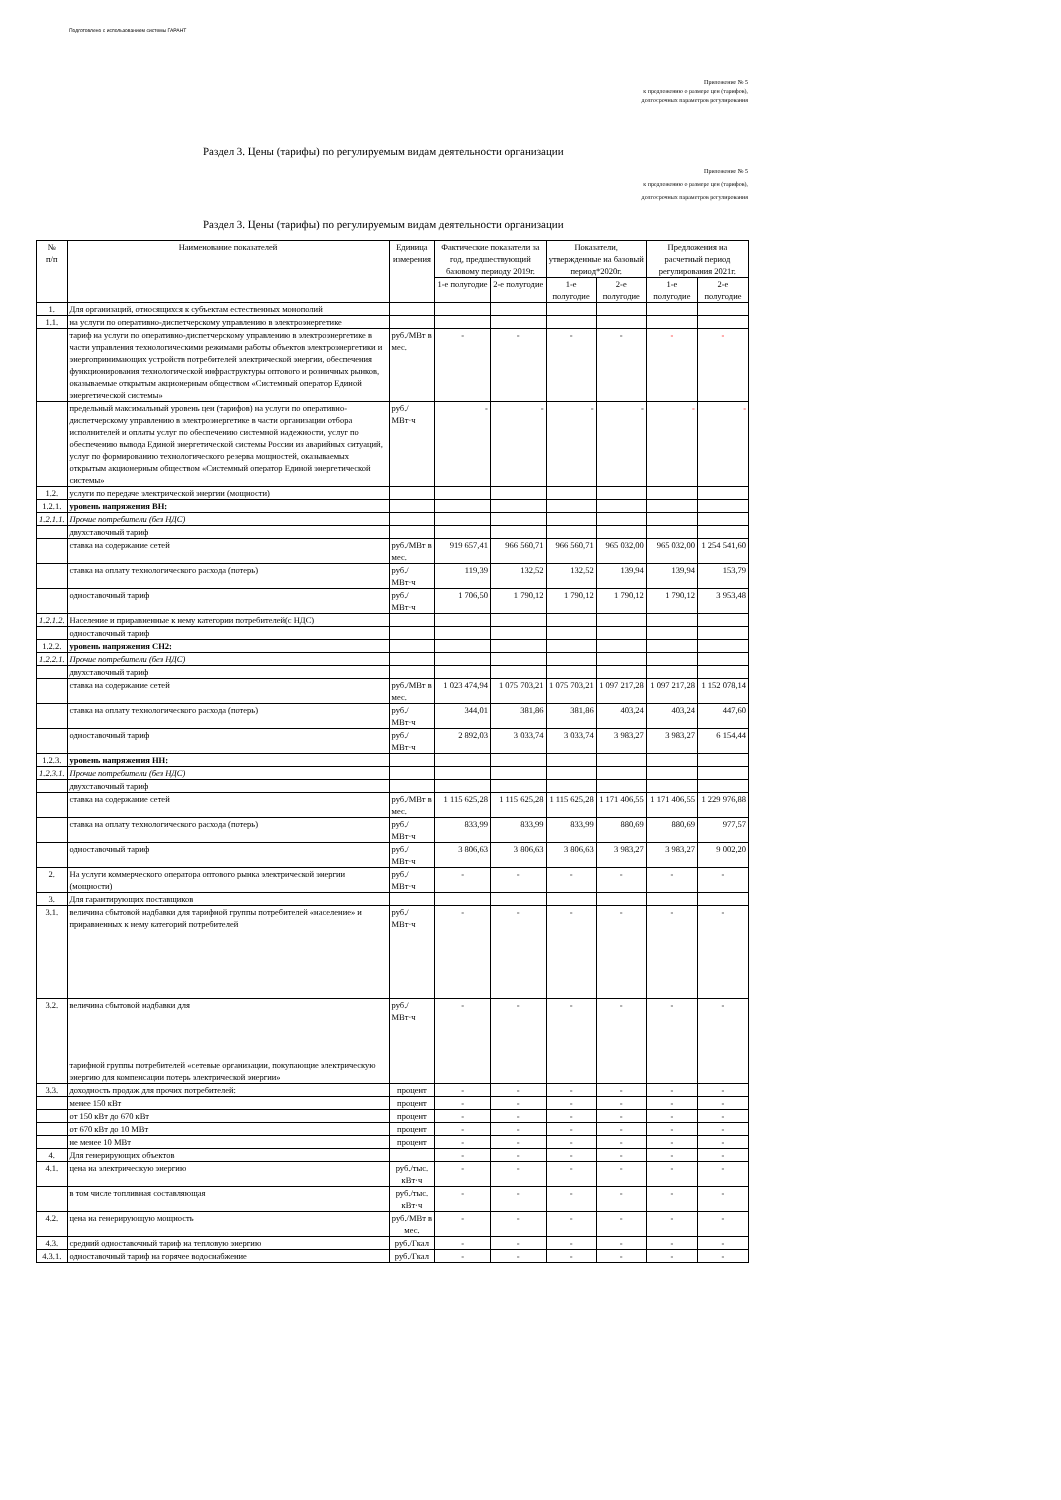Подготовлено с использованием системы ГАРАНТ
Приложение № 5
к предложению о размере цен (тарифов),
долгосрочных параметров регулирования
Раздел 3. Цены (тарифы) по регулируемым видам деятельности организации
Приложение № 5
к предложению о размере цен (тарифов),
долгосрочных параметров регулирования
Раздел 3. Цены (тарифы) по регулируемым видам деятельности организации
| № п/п | Наименование показателей | Единица измерения | Фактические показатели за год, предшествующий базовому периоду 2019г. | | Показатели, утвержденные на базовый период*2020г. | | Предложения на расчетный период регулирования 2021г. | |
| --- | --- | --- | --- | --- | --- | --- | --- | --- |
| | | | 1-е полугодие | 2-е полугодие | 1-е полугодие | 2-е полугодие | 1-е полугодие | 2-е полугодие |
| 1. | Для организаций, относящихся к субъектам естественных монополий | | | | | | | |
| 1.1. | на услуги по оперативно-диспетчерскому управлению в электроэнергетике | | | | | | | |
| | тариф на услуги по оперативно-диспетчерскому управлению в электроэнергетике в части управления технологическими режимами работы объектов электроэнергетики и энергопринимающих устройств потребителей электрической энергии, обеспечения функционирования технологической инфраструктуры оптового и розничных рынков, оказываемые открытым акционерным обществом «Системный оператор Единой энергетической системы» | руб./МВт в мес. | - | - | - | - | - | - |
| | предельный максимальный уровень цен (тарифов) на услуги по оперативно-диспетчерскому управлению в электроэнергетике в части организации отбора исполнителей и оплаты услуг по обеспечению системной надежности, услуг по обеспечению вывода Единой энергетической системы России из аварийных ситуаций, услуг по формированию технологического резерва мощностей, оказываемых открытым акционерным обществом «Системный оператор Единой энергетической системы» | руб./МВт·ч | - | - | - | - | - | - |
| 1.2. | услуги по передаче электрической энергии (мощности) | | | | | | | |
| 1.2.1. | уровень напряжения ВН: | | | | | | | |
| 1.2.1.1. | Прочие потребители (без НДС) | | | | | | | |
| | двухставочный тариф | | | | | | | |
| | ставка на содержание сетей | руб./МВт в мес. | 919 657,41 | 966 560,71 | 966 560,71 | 965 032,00 | 965 032,00 | 1 254 541,60 |
| | ставка на оплату технологического расхода (потерь) | руб./МВт·ч | 119,39 | 132,52 | 132,52 | 139,94 | 139,94 | 153,79 |
| | одноставочный тариф | руб./МВт·ч | 1 706,50 | 1 790,12 | 1 790,12 | 1 790,12 | 1 790,12 | 3 953,48 |
| 1.2.1.2. | Население и приравненные к нему категории потребителей(с НДС) | | | | | | | |
| | одноставочный тариф | | | | | | | |
| 1.2.2. | уровень напряжения СН2: | | | | | | | |
| 1.2.2.1. | Прочие потребители (без НДС) | | | | | | | |
| | двухставочный тариф | | | | | | | |
| | ставка на содержание сетей | руб./МВт в мес. | 1 023 474,94 | 1 075 703,21 | 1 075 703,21 | 1 097 217,28 | 1 097 217,28 | 1 152 078,14 |
| | ставка на оплату технологического расхода (потерь) | руб./МВт·ч | 344,01 | 381,86 | 381,86 | 403,24 | 403,24 | 447,60 |
| | одноставочный тариф | руб./МВт·ч | 2 892,03 | 3 033,74 | 3 033,74 | 3 983,27 | 3 983,27 | 6 154,44 |
| 1.2.3. | уровень напряжения НН: | | | | | | | |
| 1.2.3.1. | Прочие потребители (без НДС) | | | | | | | |
| | двухставочный тариф | | | | | | | |
| | ставка на содержание сетей | руб./МВт в мес. | 1 115 625,28 | 1 115 625,28 | 1 115 625,28 | 1 171 406,55 | 1 171 406,55 | 1 229 976,88 |
| | ставка на оплату технологического расхода (потерь) | руб./МВт·ч | 833,99 | 833,99 | 833,99 | 880,69 | 880,69 | 977,57 |
| | одноставочный тариф | руб./МВт·ч | 3 806,63 | 3 806,63 | 3 806,63 | 3 983,27 | 3 983,27 | 9 002,20 |
| 2. | На услуги коммерческого оператора оптового рынка электрической энергии (мощности) | руб./МВт·ч | - | - | - | - | - | - |
| 3. | Для гарантирующих поставщиков | | | | | | | |
| 3.1. | величина сбытовой надбавки для тарифной группы потребителей «население» и приравненных к нему категорий потребителей | руб./МВт·ч | - | - | - | - | - | - |
| 3.2. | величина сбытовой надбавки для тарифной группы потребителей «сетевые организации, покупающие электрическую энергию для компенсации потерь электрической энергии» | руб./МВт·ч | - | - | - | - | - | - |
| 3.3. | доходность продаж для прочих потребителей: | процент | - | - | - | - | - | - |
| | менее 150 кВт | процент | - | - | - | - | - | - |
| | от 150 кВт до 670 кВт | процент | - | - | - | - | - | - |
| | от 670 кВт до 10 МВт | процент | - | - | - | - | - | - |
| | не менее 10 МВт | процент | - | - | - | - | - | - |
| 4. | Для генерирующих объектов | | - | - | - | - | - | - |
| 4.1. | цена на электрическую энергию | руб./тыс. кВт·ч | - | - | - | - | - | - |
| | в том числе топливная составляющая | руб./тыс. кВт·ч | - | - | - | - | - | - |
| 4.2. | цена на генерирующую мощность | руб./МВт в мес. | - | - | - | - | - | - |
| 4.3. | средний одноставочный тариф на тепловую энергию | руб./Гкал | - | - | - | - | - | - |
| 4.3.1. | одноставочный тариф на горячее водоснабжение | руб./Гкал | - | - | - | - | - | - |